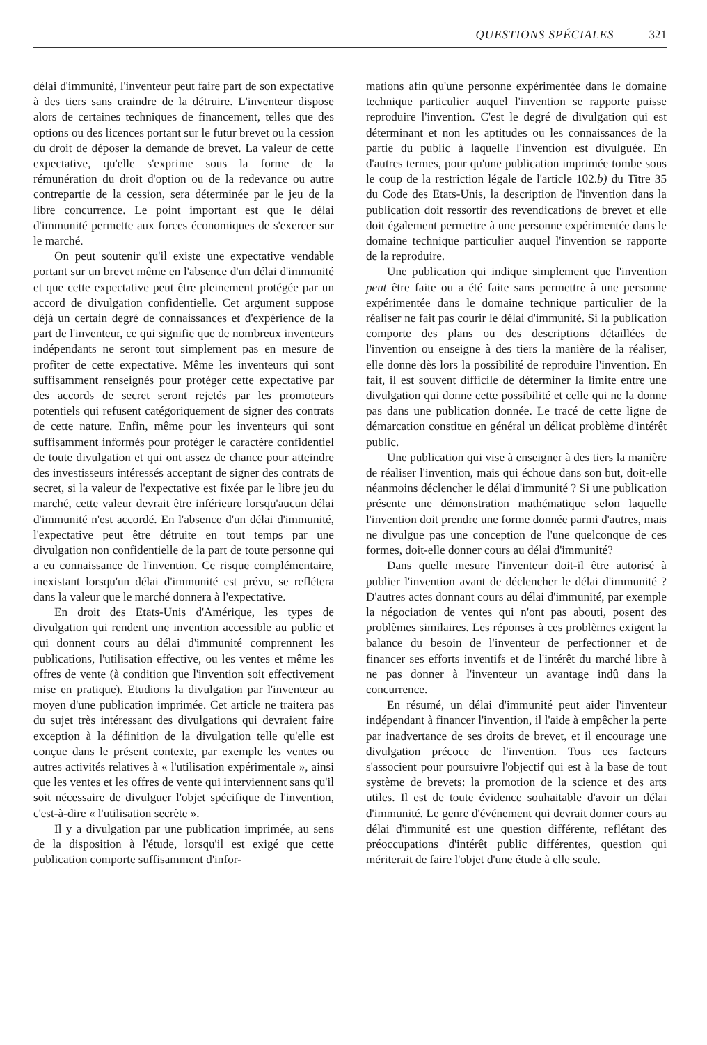QUESTIONS SPÉCIALES 321
délai d'immunité, l'inventeur peut faire part de son expectative à des tiers sans craindre de la détruire. L'inventeur dispose alors de certaines techniques de financement, telles que des options ou des licences portant sur le futur brevet ou la cession du droit de déposer la demande de brevet. La valeur de cette expectative, qu'elle s'exprime sous la forme de la rémunération du droit d'option ou de la redevance ou autre contrepartie de la cession, sera déterminée par le jeu de la libre concurrence. Le point important est que le délai d'immunité permette aux forces économiques de s'exercer sur le marché.
On peut soutenir qu'il existe une expectative vendable portant sur un brevet même en l'absence d'un délai d'immunité et que cette expectative peut être pleinement protégée par un accord de divulgation confidentielle. Cet argument suppose déjà un certain degré de connaissances et d'expérience de la part de l'inventeur, ce qui signifie que de nombreux inventeurs indépendants ne seront tout simplement pas en mesure de profiter de cette expectative. Même les inventeurs qui sont suffisamment renseignés pour protéger cette expectative par des accords de secret seront rejetés par les promoteurs potentiels qui refusent catégoriquement de signer des contrats de cette nature. Enfin, même pour les inventeurs qui sont suffisamment informés pour protéger le caractère confidentiel de toute divulgation et qui ont assez de chance pour atteindre des investisseurs intéressés acceptant de signer des contrats de secret, si la valeur de l'expectative est fixée par le libre jeu du marché, cette valeur devrait être inférieure lorsqu'aucun délai d'immunité n'est accordé. En l'absence d'un délai d'immunité, l'expectative peut être détruite en tout temps par une divulgation non confidentielle de la part de toute personne qui a eu connaissance de l'invention. Ce risque complémentaire, inexistant lorsqu'un délai d'immunité est prévu, se reflétera dans la valeur que le marché donnera à l'expectative.
En droit des Etats-Unis d'Amérique, les types de divulgation qui rendent une invention accessible au public et qui donnent cours au délai d'immunité comprennent les publications, l'utilisation effective, ou les ventes et même les offres de vente (à condition que l'invention soit effectivement mise en pratique). Etudions la divulgation par l'inventeur au moyen d'une publication imprimée. Cet article ne traitera pas du sujet très intéressant des divulgations qui devraient faire exception à la définition de la divulgation telle qu'elle est conçue dans le présent contexte, par exemple les ventes ou autres activités relatives à « l'utilisation expérimentale », ainsi que les ventes et les offres de vente qui interviennent sans qu'il soit nécessaire de divulguer l'objet spécifique de l'invention, c'est-à-dire « l'utilisation secrète ».
Il y a divulgation par une publication imprimée, au sens de la disposition à l'étude, lorsqu'il est exigé que cette publication comporte suffisamment d'infor-
mations afin qu'une personne expérimentée dans le domaine technique particulier auquel l'invention se rapporte puisse reproduire l'invention. C'est le degré de divulgation qui est déterminant et non les aptitudes ou les connaissances de la partie du public à laquelle l'invention est divulguée. En d'autres termes, pour qu'une publication imprimée tombe sous le coup de la restriction légale de l'article 102.b) du Titre 35 du Code des Etats-Unis, la description de l'invention dans la publication doit ressortir des revendications de brevet et elle doit également permettre à une personne expérimentée dans le domaine technique particulier auquel l'invention se rapporte de la reproduire.
Une publication qui indique simplement que l'invention peut être faite ou a été faite sans permettre à une personne expérimentée dans le domaine technique particulier de la réaliser ne fait pas courir le délai d'immunité. Si la publication comporte des plans ou des descriptions détaillées de l'invention ou enseigne à des tiers la manière de la réaliser, elle donne dès lors la possibilité de reproduire l'invention. En fait, il est souvent difficile de déterminer la limite entre une divulgation qui donne cette possibilité et celle qui ne la donne pas dans une publication donnée. Le tracé de cette ligne de démarcation constitue en général un délicat problème d'intérêt public.
Une publication qui vise à enseigner à des tiers la manière de réaliser l'invention, mais qui échoue dans son but, doit-elle néanmoins déclencher le délai d'immunité ? Si une publication présente une démonstration mathématique selon laquelle l'invention doit prendre une forme donnée parmi d'autres, mais ne divulgue pas une conception de l'une quelconque de ces formes, doit-elle donner cours au délai d'immunité?
Dans quelle mesure l'inventeur doit-il être autorisé à publier l'invention avant de déclencher le délai d'immunité ? D'autres actes donnant cours au délai d'immunité, par exemple la négociation de ventes qui n'ont pas abouti, posent des problèmes similaires. Les réponses à ces problèmes exigent la balance du besoin de l'inventeur de perfectionner et de financer ses efforts inventifs et de l'intérêt du marché libre à ne pas donner à l'inventeur un avantage indû dans la concurrence.
En résumé, un délai d'immunité peut aider l'inventeur indépendant à financer l'invention, il l'aide à empêcher la perte par inadvertance de ses droits de brevet, et il encourage une divulgation précoce de l'invention. Tous ces facteurs s'associent pour poursuivre l'objectif qui est à la base de tout système de brevets: la promotion de la science et des arts utiles. Il est de toute évidence souhaitable d'avoir un délai d'immunité. Le genre d'événement qui devrait donner cours au délai d'immunité est une question différente, reflétant des préoccupations d'intérêt public différentes, question qui mériterait de faire l'objet d'une étude à elle seule.